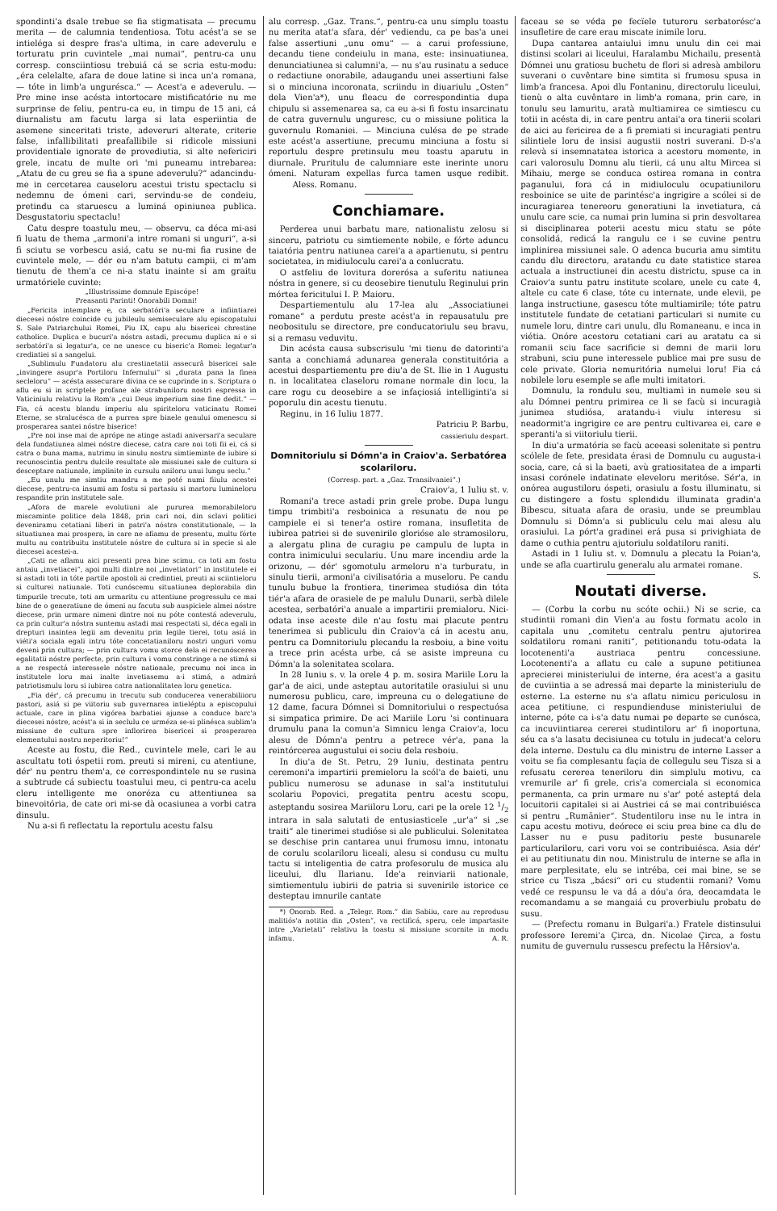spondinti'a dsale trebue se fia stigmatisata — precumu merita — de calumnia tendentiosa. Totu acést'a se se intieléga si despre fras'a ultima, in care adeverulu e torturatu prin cuvintele „mai numai“, pentru-ca unu corresp. consciintiosu trebuiá cá se scria estu-modu: „éra celelalte, afara de doue latine si inca un'a romana, — tóte in limb'a ungurésca.“ — Acest'a e adeverulu. — Pre mine inse acésta intortocare mistificatórie nu me surprinse de feliu, pentru-ca eu, in timpu de 15 ani, cá diurnalistu am facutu larga si lata esperiintia de asemene sinceritati triste, adeveruri alterate, criterie false, infallibilitati preafallibile si ridicole missiuni providentiale ignorate de provediutia, si alte nefericiri grele, incatu de multe ori 'mi puneamu intrebarea: „Atatu de cu greu se fia a spune adeverulu?“ adancindu-me in cercetarea causeloru acestui tristu spectaclu si nedemnu de ómeni cari, servindu-se de condeiu, pretindu ca staruescu a luminá opiniunea publica. Desgustatoriu spectaclu!
Catu despre toastulu meu, — observu, ca déca mi-asi fi luatu de thema „armoni'a intre romani si unguri“, a-si fi sciutu se vorbescu asiá, catu se nu-mi fia rusine de cuvintele mele, — dér eu n'am batutu campii, ci m'am tienutu de them'a ce ni-a statu inainte si am graitu urmatóriele cuvinte:
„Illustrissime domnule Episcópe!
Preasanti Parinti! Onorabili Domni!
„Fericita intemplare e, ca serbatóri'a seculare a infiintiarei diecesei nóstre coincide cu jubileulu semiseculare alu episcopatului S. Sale Patriarchului Romei, Piu IX, capu alu bisericei chrestine catholice. Duplica e bucuri'a nóstra astadi, precumu duplica ni e si serbatóri'a si legatur'a, ce ne unesce cu biseric'a Romei: legatur'a credintiei si a sangelui.
„Sublimulu Fundatoru alu crestinetatii assecurâ bisericei sale „invingere asupr'a Portiloru Infernului“ si „durata pana la finea secleloru“ — acésta assecurare divina ce se cuprinde in s. Scriptura o aflu eu si in scriptele profane ale strabuniloru nostri espressa in Vaticiniulu relativu la Rom'a „cui Deus imperium sine fine dedit.“ — Fia, cá acestu blandu imperiu alu spiriteloru vaticinatu Romei Eterne, se stralucésca de a purrea spre binele genului omenescu si prosperarea santei nóstre biserice!
„Pre noi inse mai de aprópe ne atinge astadi aniversari'a seculare dela fundatiunea almei nóstre diecese, catra care noi toti fii ei, cá si catra o buna mama, nutrimu in sinulu nostru simtieminte de iubire si recunoscintia pentru dulcile resultate ale missiunei sale de cultura si desceptare natiunale, implinite in cursulu aniloru unui lungu seclu.“
„Eu unulu me simtiu mandru a me poté numi fiiulu acestei diecese, pentru-ca insumi am fostu si partasiu si martoru lumineloru respandite prin institutele sale.
„Afora de marele evolutiuni ale pururea memorabileloru miscaminte politice dela 1848, prin cari noi, din sclavi politici deveniramu cetatiani liberi in patri'a nóstra constitutionale, — la situatiunea mai prospera, in care ne afiamu de presentu, multu fórte multu au contribuitu institutele nóstre de cultura si in specie si ale diecesei acestei-a.
„Cati ne aflamu aici presenti prea bine scimu, ca toti am fostu antaiu „invetiacei“, apoi multi dintre noi „invetiatori“ in institutele ei si astadi toti in tóte partile apostoli ai credintiei, preuti ai sciintieloru si culturei natiunale. Toti cunóscemu situatiunea deplorabila din timpurile trecute, toti am urmaritu cu attentiune progressulu ce mai bine de o generatiune de ómeni au facutu sub auspiciele almei nóstre diecese, prin urmare nimeni dintre noi nu póte contestá adeverulu, ca prin cultur'a nóstra suntemu astadi mai respectati si, déca egali in drepturi inaintea legii am devenitu prin legile tierei, totu asiá in viéti'a sociala egali intru tóte concetatianiloru nostri unguri vomu deveni prin cultura; — prin cultura vomu storce dela ei recunóscerea egalitatii nóstre perfecte, prin cultura i vomu constringe a ne stimá si a ne respectá interessele nóstre nationale, precumu noi inca in institutele loru mai inalte invetiasemu a-i stimá, a admirá patriotismulu loru si iubirea catra nationalitatea loru genetica.
„Fia dér', cá precumu in trecutu sub conducerea venerabiliioru pastori, asiá si pe viitoriu sub guvernarea intieléptu a episcopului actuale, care in plina vigórea barbatiei ajunse a conduce barc'a diecesei nóstre, acést'a si in seclulu ce urméza se-si plinésca sublim'a missiune de cultura spre inflorirea bisericei si prosperarea elementului nostru neperitoriu!“
Aceste au fostu, die Red., cuvintele mele, cari le au ascultatu toti óspetii rom. preuti si mireni, cu atentiune, dér' nu pentru them'a, ce correspondintele nu se rusina a subtrude cá subiectu toastului meu, ci pentru-ca acelu cleru intelligente me onoréza cu attentiunea sa binevoitória, de cate ori mi-se dà ocasiunea a vorbi catra dinsulu.
Nu a-si fi reflectatu la reportulu acestu falsu
alu corresp. „Gaz. Trans.“, pentru-ca unu simplu toastu nu merita atat'a sfara, dér' vediendu, ca pe bas'a unei false assertiuni „unu omu“ — a carui professiune, decandu tiene condeiulu in mana, este: insinuatiunea, denunciatiunea si calumni'a, — nu s'au rusinatu a seduce o redactiune onorabile, adaugandu unei assertiuni false si o minciuna incoronata, scriindu in diuariulu „Osten“ dela Vien'a*), unu fleacu de correspondintia dupa chipulu si assemenarea sa, ca eu a-si fi fostu insarcinatu de catra guvernulu unguresc, cu o missiune politica la guvernulu Romaniei. — Minciuna culésa de pe strade este acést'a assertiune, precumu minciuna a fostu si reportulu despre pretinsulu meu toastu aparutu in diurnale. Pruritulu de calumniare este inerinte unoru ómeni. Naturam expellas furca tamen usque redibit. Aless. Romanu.
Conchiamare.
Perderea unui barbatu mare, nationalistu zelosu si sinceru, patriotu cu simtiemente nobile, e fórte aduncu taiatória pentru natiunea carei'a a apartienutu, si pentru societatea, in midiuloculu carei'a a conlucratu.
O astfeliu de lovitura dorerósa a suferitu natiunea nóstra in genere, si cu deosebire tienutulu Reginului prin mórtea fericitului I. P. Maioru.
Despartiementulu alu 17-lea alu „Associatiunei romane“ a perdutu preste acést'a in repausatulu pre neobositulu se directore, pre conducatoriulu seu bravu, si a remasu veduvitu.
Din acésta causa subscrisulu 'mi tienu de datorinti'a santa a conchiamá adunarea generala constituitória a acestui despartiementu pre diu'a de St. Ilie in 1 Augustu n. in localitatea claseloru romane normale din locu, la care rogu cu deosebire a se infaçiosiá intelliginti'a si poporulu din acestu tienutu.
Reginu, in 16 Iuliu 1877.
Patriciu P. Barbu,
cassieriulu despart.
Domnitoriulu si Dómn'a in Craiov'a. Serbatórea scolariloru.
(Corresp. part. a „Gaz. Transilvaniei“.)
Craiov'a, 1 Iuliu st. v.
Romani'a trece astadi prin grele probe. Dupa lungu timpu trimbiti'a resboinica a resunatu de nou pe campiele ei si tener'a ostire romana, insufletita de iubirea patriei si de suvenirile gloriόse ale stramosiloru, a alergatu plina de curagiu pe campulu de lupta in contra inimicului seculariu. Unu mare incendiu arde la orizonu, — dér' sgomotulu armeloru n'a turburatu, in sinulu tierii, armoni'a civilisatória a museloru. Pe candu tunulu bubue la frontiera, tinerimea studiósa din tóta tiér'a afara de orasiele de pe malulu Dunarii, serbà dilele acestea, serbatóri'a anuale a impartirii premialoru. Nici-odata inse aceste dile n'au fostu mai placute pentru tenerimea si publiculu din Craiov'a cá in acestu anu, pentru ca Domnitoriulu plecandu la resboiu, a bine voitu a trece prin acésta urbe, cá se asiste impreuna cu Dómn'a la solenitatea scolara.
In 28 Iuniu s. v. la orele 4 p. m. sosira Mariile Loru la gar'a de aici, unde asteptau autoritatile orasiului si unu numerosu publicu, care, impreuna cu o delegatiune de 12 dame, facura Dómnei si Domnitoriului o respectuósa si simpatica primire. De aci Mariile Loru 'si continuara drumulu pana la comun'a Simnicu lenga Craiov'a, locu alesu de Dómn'a pentru a petrece vér'a, pana la reintórcerea augustului ei sociu dela resboiu.
In diu'a de St. Petru, 29 Iuniu, destinata pentru ceremoni'a impartirii premieloru la scól'a de baieti, unu publicu numerosu se adunase in sal'a institutului scolariu Popovici, pregatita pentru acestu scopu, asteptandu sosirea Mariiloru Loru, cari pe la orele 12 1/2 intrara in sala salutati de entusiasticele „ur'a“ si „se traiti“ ale tinerimei studióse si ale publicului. Solenitatea se deschise prin cantarea unui frumosu imnu, intonatu de corulu scolariloru liceali, alesu si condusu cu multu tactu si inteligentia de catra profesorulu de musica alu liceului, dlu Ilarianu. Ide'a reinviarii nationale, simtiementulu iubirii de patria si suvenirile istorice ce desteptau imnurile cantate
*) Onorab. Red. a „Telegr. Rom.“ din Sabiiu, care au reprodusu malitiós'a notitia din „Osten“, va rectificá, speru, cele impartasite intre „Varietati“ relativu la toastu si missiune scornite in modu infamu. A. R.
faceau se se véda pe fecïele tuturoru serbatorésc'a insufletire de care erau miscate inimile loru.
Dupa cantarea antaiului imnu unulu din cei mai distinsi scolari ai liceului, Haralambu Michailu, presentà Dómnei unu gratiosu buchetu de flori si adresà ambiloru suverani o cuvêntare bine simtita si frumosu spusa in limb'a francesa. Apoi dlu Fontaninu, directorulu liceului, tienù o alta cuvêntare in limb'a romana, prin care, in tonulu seu lamuritu, aratà multiamirea ce simtiescu cu totii in acésta di, in care pentru antai'a ora tinerii scolari de aici au fericirea de a fi premiati si incuragiati pentru silintiele loru de insisi augustii nostri suverani. D-s'a relevà si insemnatatea istorica a acestoru momente, in cari valorosulu Domnu alu tierii, cá unu altu Mircea si Mihaiu, merge se conduca ostirea romana in contra paganului, fora cá in midiuloculu ocupatiuniloru resboinice se uite de parintésc'a ingrigire a scólei si de incuragiarea tenereoru generatiuni la invetiatura, cá unulu care scie, ca numai prin lumina si prin desvoltarea si disciplinarea poterii acestu micu statu se póte consolidá, redicá la rangulu ce i se cuvine pentru implinirea missiunei sale. O adenca bucuria amu simtitu candu dlu directoru, aratandu cu date statistice starea actuala a instructiunei din acestu districtu, spuse ca in Craiov'a suntu patru institute scolare, unele cu cate 4, altele cu cate 6 clase, tóte cu internate, unde elevii, pe langa instructiune, gasescu tóte multiamirile; tóte patru institutele fundate de cetatiani particulari si numite cu numele loru, dintre cari unulu, dlu Romaneanu, e inca in viétia. Onóre acestoru cetatiani cari au aratatu ca si romanii sciu face sacrificie si demni de marii loru strabuni, sciu pune interessele publice mai pre susu de cele private. Gloria nemuritória numelui loru! Fia cá nobilele loru esemple se afle multi imitatori.
Domnulu, la rondulu seu, multiamì in numele seu si alu Dómnei pentru primirea ce li se facù si incuragià junimea studiósa, aratandu-i viulu interesu si neadormit'a ingrigire ce are pentru cultivarea ei, care e speranti'a si viitoriulu tierii.
In diu'a urmatória se facù aceeasi solenitate si pentru scólele de fete, presidata érasi de Domnulu cu augusta-i socia, care, cá si la baeti, avù gratiositatea de a imparti insasi corónele indatinate eleveloru meritóse. Sér'a, in onórea augustiloru óspeti, orasiulu a fostu illuminatu, si cu distingere a fostu splendidu illuminata gradin'a Bibescu, situata afara de orasiu, unde se preumblau Domnulu si Dómn'a si publiculu celu mai alesu alu orasiului. La pórt'a gradinei erá pusa si privighiata de dame o cuthia pentru ajutoriulu soldatiloru raniti.
Astadi in 1 Iuliu st. v. Domnulu a plecatu la Poian'a, unde se afla cuartirulu generalu alu armatei romane. S.
Noutati diverse.
— (Corbu la corbu nu scóte ochii.) Ni se scrie, ca studintii romani din Vien'a au fostu formatu acolo in capitala unu „comitetu centralu pentru ajutorirea soldatiloru romani raniti“, petitionandu totu-odata la locotenenti'a austriaca pentru concessiune. Locotenenti'a a aflatu cu cale a supune petitiunea aprecierei ministeriului de interne, éra acest'a a gasitu de cuviintia a se adressá mai departe la ministeriulu de esterne. La esterne nu s'a aflatu nimicu periculosu in acea petitiune, ci respundienduse ministeriului de interne, póte ca i-s'a datu numai pe departe se cunósca, ca incuviintiarea cererei studintiloru ar' fi inoportuna, séu ca s'a lasatu decisiunea cu totulu in judecat'a celoru dela interne. Destulu ca dlu ministru de interne Lasser a voitu se fia complesantu façia de collegulu seu Tisza si a refusatu cererea teneriloru din simplulu motivu, ca vremurile ar' fi grele, cris'a comerciala si economica permanenta, ca prin urmare nu s'ar' poté asteptá dela locuitorii capitalei si ai Austriei cá se mai contribuiésca si pentru „Rumänier“. Studentiloru inse nu le intra in capu acestu motivu, deórece ei sciu prea bine ca dlu de Lasser nu e pusu paditoriu peste busunarele particulariloru, cari voru voi se contribuiésca. Asia dér' ei au petitiunatu din nou. Ministrulu de interne se afla in mare perplesitate, elu se intréba, cei mai bine, se se strice cu Tisza „bácsi“ ori cu studentii romani? Vomu vedé ce respunsu le va dá a dóu'a óra, deocamdata le recomandamu a se mangaiá cu proverbiulu probatu de susu.
— (Prefectu romanu in Bulgari'a.) Fratele distinsului professore Ieremi'a Çirca, dn. Nicolae Çirca, a fostu numitu de guvernulu russescu prefectu la Hêrsiov'a.